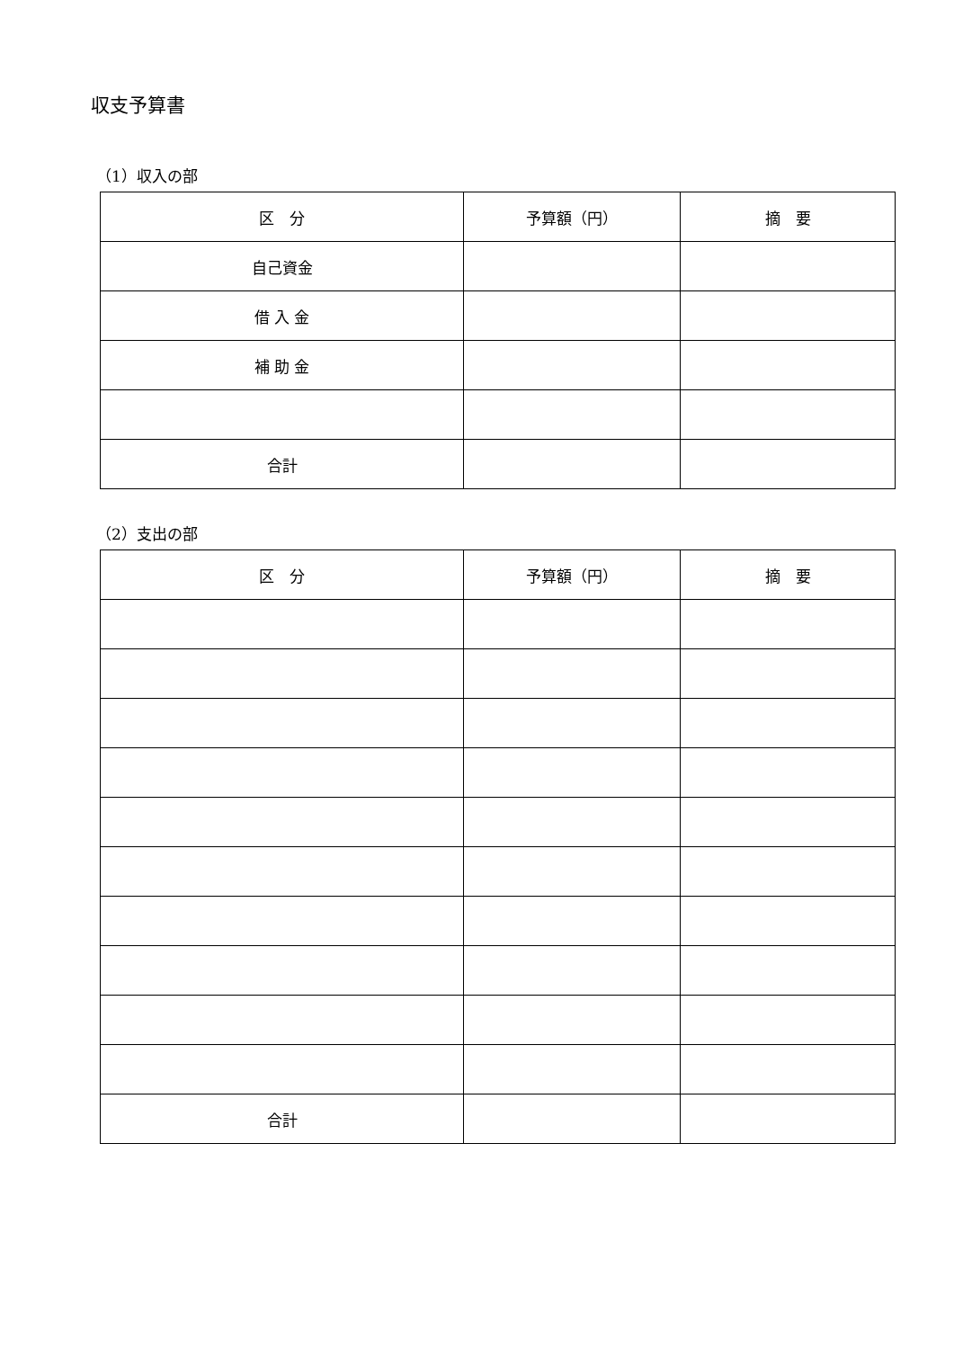収支予算書
（1）収入の部
| 区 分 | 予算額（円） | 摘 要 |
| --- | --- | --- |
| 自己資金 | | |
| 借 入 金 | | |
| 補 助 金 | | |
| 合計 | | |
（2）支出の部
| 区 分 | 予算額（円） | 摘 要 |
| --- | --- | --- |
| 合計 | | |